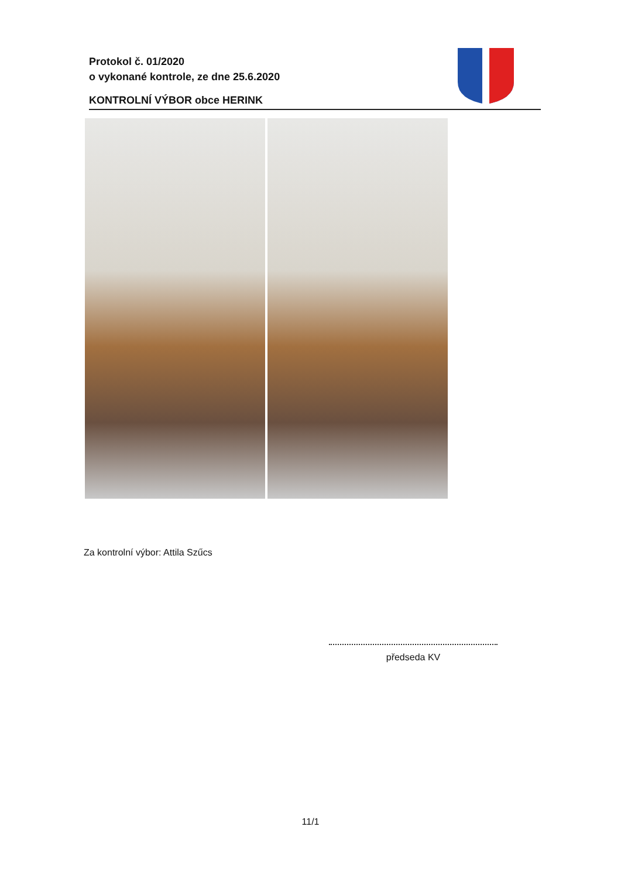Protokol č. 01/2020
o vykonané kontrole, ze dne 25.6.2020
KONTROLNÍ VÝBOR obce HERINK
Za kontrolní výbor: Attila Szűcs
předseda KV
11/1